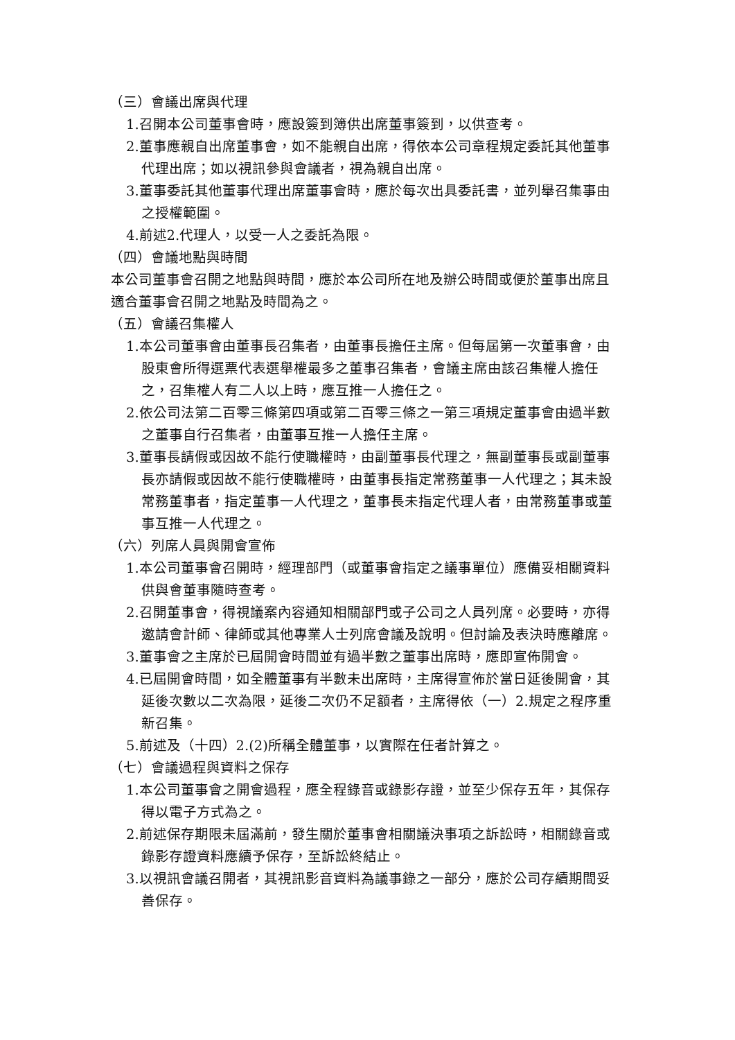（三）會議出席與代理
1.召開本公司董事會時，應設簽到簿供出席董事簽到，以供查考。
2.董事應親自出席董事會，如不能親自出席，得依本公司章程規定委託其他董事代理出席；如以視訊參與會議者，視為親自出席。
3.董事委託其他董事代理出席董事會時，應於每次出具委託書，並列舉召集事由之授權範圍。
4.前述2.代理人，以受一人之委託為限。
（四）會議地點與時間
本公司董事會召開之地點與時間，應於本公司所在地及辦公時間或便於董事出席且適合董事會召開之地點及時間為之。
（五）會議召集權人
1.本公司董事會由董事長召集者，由董事長擔任主席。但每屆第一次董事會，由股東會所得選票代表選舉權最多之董事召集者，會議主席由該召集權人擔任之，召集權人有二人以上時，應互推一人擔任之。
2.依公司法第二百零三條第四項或第二百零三條之一第三項規定董事會由過半數之董事自行召集者，由董事互推一人擔任主席。
3.董事長請假或因故不能行使職權時，由副董事長代理之，無副董事長或副董事長亦請假或因故不能行使職權時，由董事長指定常務董事一人代理之；其未設常務董事者，指定董事一人代理之，董事長未指定代理人者，由常務董事或董事互推一人代理之。
（六）列席人員與開會宣佈
1.本公司董事會召開時，經理部門（或董事會指定之議事單位）應備妥相關資料供與會董事隨時查考。
2.召開董事會，得視議案內容通知相關部門或子公司之人員列席。必要時，亦得邀請會計師、律師或其他專業人士列席會議及說明。但討論及表決時應離席。
3.董事會之主席於已屆開會時間並有過半數之董事出席時，應即宣佈開會。
4.已屆開會時間，如全體董事有半數未出席時，主席得宣佈於當日延後開會，其延後次數以二次為限，延後二次仍不足額者，主席得依（一）2.規定之程序重新召集。
5.前述及（十四）2.(2)所稱全體董事，以實際在任者計算之。
（七）會議過程與資料之保存
1.本公司董事會之開會過程，應全程錄音或錄影存證，並至少保存五年，其保存得以電子方式為之。
2.前述保存期限未屆滿前，發生關於董事會相關議決事項之訴訟時，相關錄音或錄影存證資料應續予保存，至訴訟終結止。
3.以視訊會議召開者，其視訊影音資料為議事錄之一部分，應於公司存續期間妥善保存。